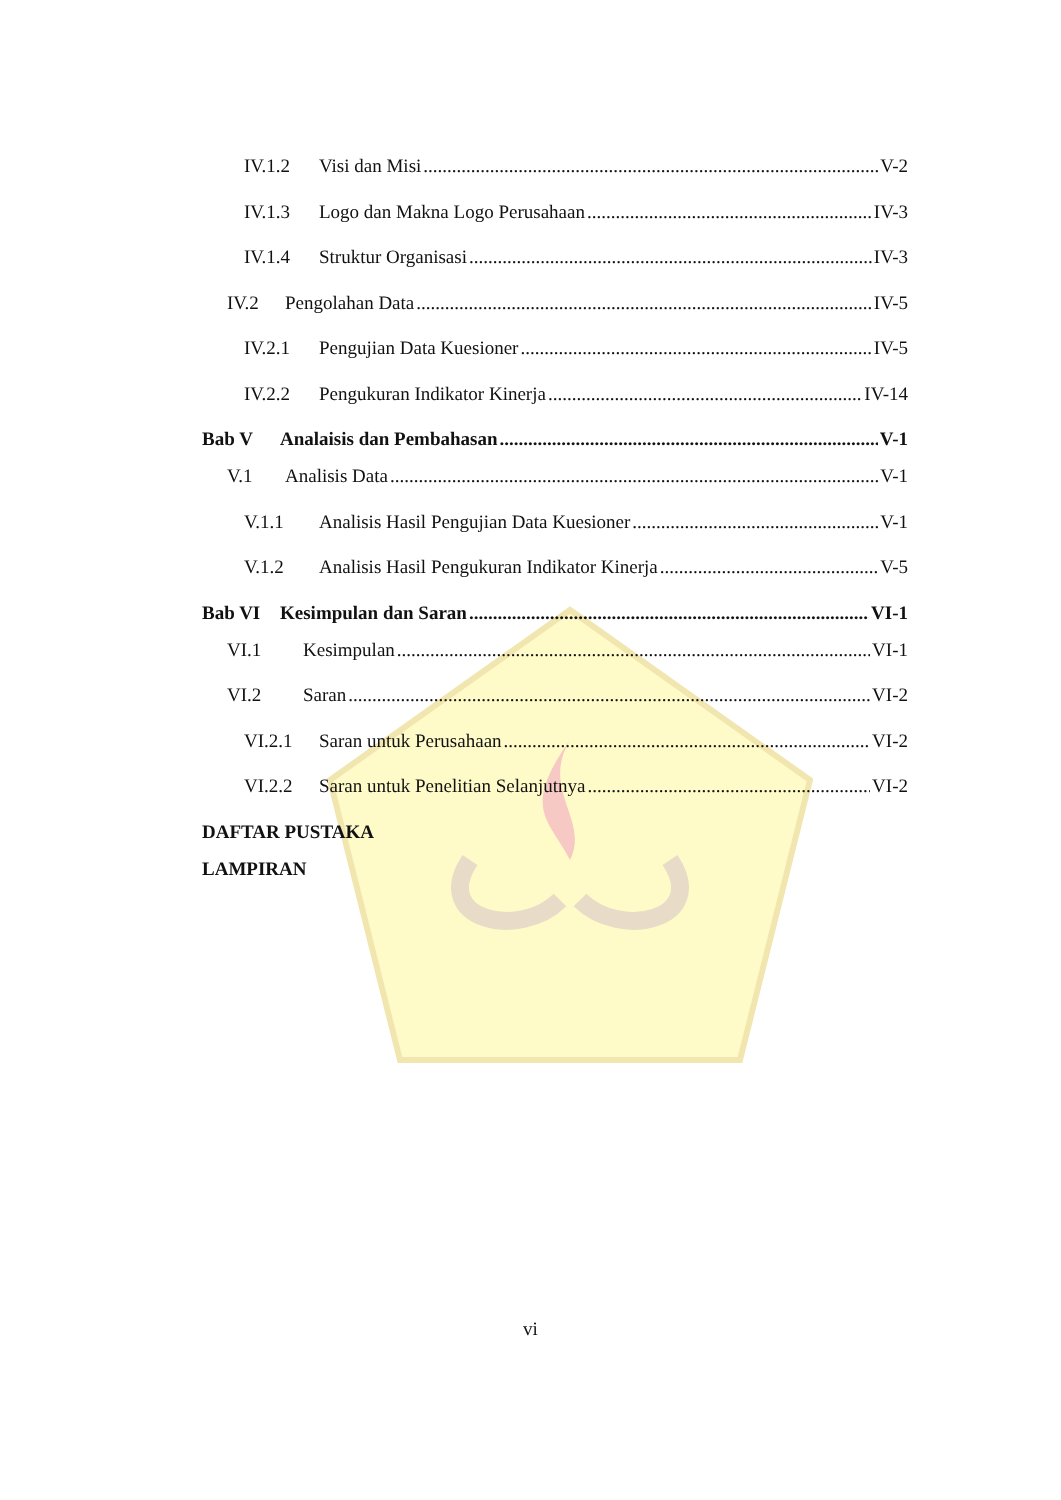IV.1.2 Visi dan Misi V-2
IV.1.3 Logo dan Makna Logo Perusahaan IV-3
IV.1.4 Struktur Organisasi IV-3
IV.2 Pengolahan Data IV-5
IV.2.1 Pengujian Data Kuesioner IV-5
IV.2.2 Pengukuran Indikator Kinerja IV-14
Bab V Analaisis dan Pembahasan V-1
V.1 Analisis Data V-1
V.1.1 Analisis Hasil Pengujian Data Kuesioner V-1
V.1.2 Analisis Hasil Pengukuran Indikator Kinerja V-5
Bab VI Kesimpulan dan Saran VI-1
VI.1 Kesimpulan VI-1
VI.2 Saran VI-2
VI.2.1 Saran untuk Perusahaan VI-2
VI.2.2 Saran untuk Penelitian Selanjutnya VI-2
DAFTAR PUSTAKA
LAMPIRAN
vi